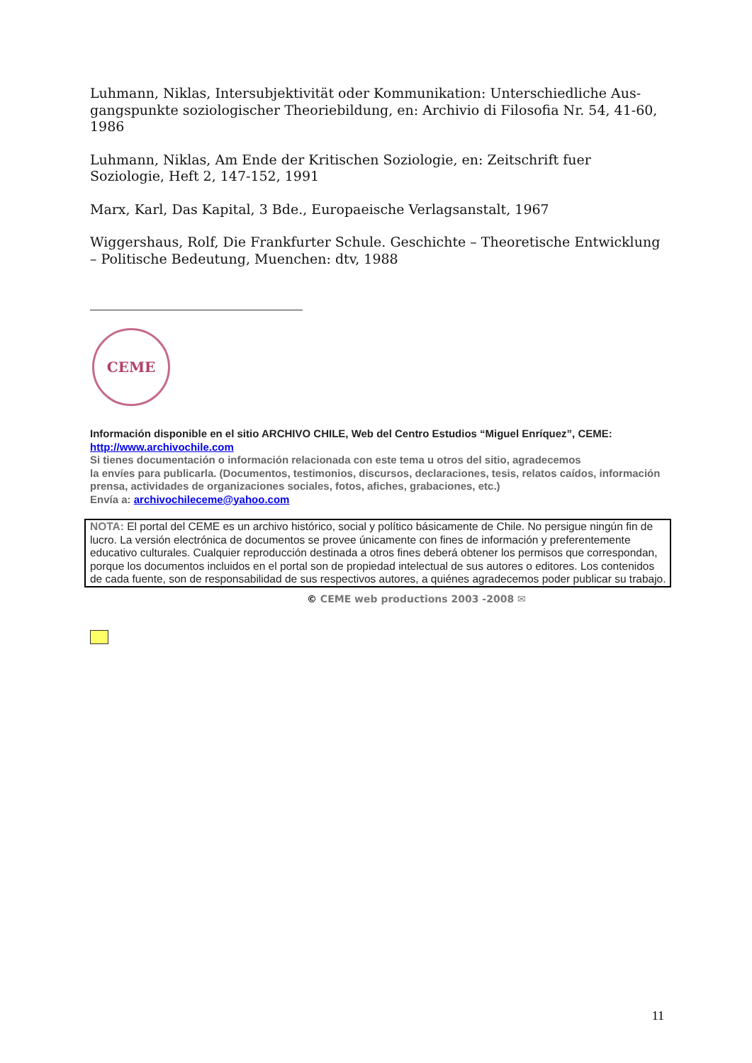Luhmann, Niklas, Intersubjektivität oder Kommunikation: Unterschiedliche Aus-gangspunkte soziologischer Theoriebildung, en: Archivio di Filosofia Nr. 54, 41-60, 1986
Luhmann, Niklas, Am Ende der Kritischen Soziologie, en: Zeitschrift fuer Soziologie, Heft 2, 147-152, 1991
Marx, Karl, Das Kapital, 3 Bde., Europaeische Verlagsanstalt, 1967
Wiggershaus, Rolf, Die Frankfurter Schule. Geschichte – Theoretische Entwicklung – Politische Bedeutung, Muenchen: dtv, 1988
CEME
Información disponible en el sitio ARCHIVO CHILE, Web del Centro Estudios “Miguel Enríquez”, CEME:
http://www.archivochile.com
Si tienes documentación o información relacionada con este tema u otros del sitio, agradecemos
la envíes para publicarla. (Documentos, testimonios, discursos, declaraciones, tesis, relatos caídos, información prensa, actividades de organizaciones sociales, fotos, afiches, grabaciones, etc.)
Envía a: archivochileceme@yahoo.com
NOTA: El portal del CEME es un archivo histórico, social y político básicamente de Chile. No persigue ningún fin de lucro. La versión electrónica de documentos se provee únicamente con fines de información y preferentemente educativo culturales. Cualquier reproducción destinada a otros fines deberá obtener los permisos que correspondan, porque los documentos incluidos en el portal son de propiedad intelectual de sus autores o editores. Los contenidos de cada fuente, son de responsabilidad de sus respectivos autores, a quiénes agradecemos poder publicar su trabajo.
© CEME web productions 2003 -2008 ✉
11